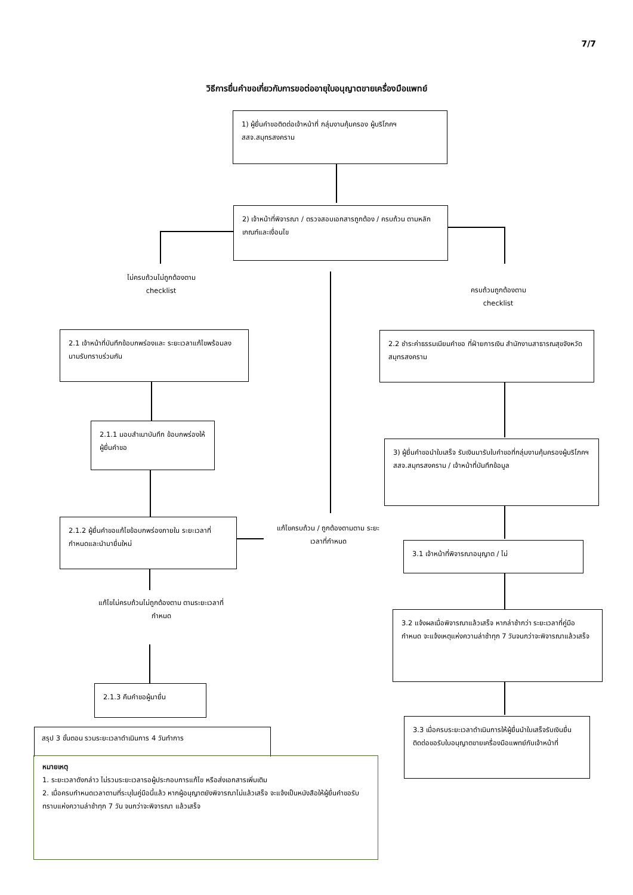7/7
วิธีการยื่นคำขอเกี่ยวกับการขอต่ออายุใบอนุญาตขายเครื่องมือแพทย์
1) ผู้ยื่นคำขอติดต่อเจ้าหน้าที่ กลุ่มงานคุ้มครอง ผู้บริโภคฯ สสจ.สมุทรสงคราม
2) เจ้าหน้าที่พิจารณา / ตรวจสอบเอกสารถูกต้อง / ครบถ้วน ตามหลักเกณฑ์และเงื่อนไข
ไม่ครบถ้วนไม่ถูกต้องตาม
checklist
ครบถ้วนถูกต้องตาม
checklist
2.1 เจ้าหน้าที่บันทึกข้อบกพร่องและ ระยะเวลาแก้ไขพร้อมลงนามรับทราบร่วมกัน
2.2 ชำระค่าธรรมเนียมคำขอ ที่ฝ่ายการเงิน สำนักงานสาธารณสุขจังหวัดสมุทรสงคราม
2.1.1 มอบสำเนาบันทึก ข้อบกพร่องให้ผู้ยื่นคำขอ
3) ผู้ยื่นคำขอนำใบเสร็จ รับเงินมารับใบคำขอที่กลุ่มงานคุ้มครองผู้บริโภคฯ สสจ.สมุทรสงคราม / เจ้าหน้าที่บันทึกข้อมูล
2.1.2 ผู้ยื่นคำขอแก้ไขข้อบกพร่องภายใน ระยะเวลาที่กำหนดและนำมายื่นใหม่
แก้ไขครบถ้วน / ถูกต้องตามตาม ระยะเวลาที่กำหนด
3.1 เจ้าหน้าที่พิจารณาอนุญาต / ไม่
แก้ไขไม่ครบถ้วนไม่ถูกต้องตาม ตามระยะเวลาที่กำหนด
3.2 แจ้งผลเมื่อพิจารณาแล้วเสร็จ หากล่าช้ากว่า ระยะเวลาที่คู่มือกำหนด จะแจ้งเหตุแห่งความล่าช้าทุก 7 วันจนกว่าจะพิจารณาแล้วเสร็จ
2.1.3 คืนคำขอผู้มายื่น
3.3 เมื่อครบระยะเวลาดำเนินการให้ผู้ยื่นนำใบเสร็จรับเงินยื่นติดต่อขอรับใบอนุญาตขายเครื่องมือแพทย์กับเจ้าหน้าที่
สรุป 3 ขั้นตอน รวมระยะเวลาดำเนินการ 4 วันทำการ
หมายเหตุ
1. ระยะเวลาดังกล่าว ไม่รวมระยะเวลารอผู้ประกอบการแก้ไข หรือส่งเอกสารเพิ่มเติม
2. เมื่อครบกำหนดเวลาตามที่ระบุในคู่มือนี้แล้ว หากผู้อนุญาตยังพิจารณาไม่แล้วเสร็จ จะแจ้งเป็นหนังสือให้ผู้ยื่นคำขอรับทราบแห่งความล่าช้าทุก 7 วัน จนกว่าจะพิจารณา แล้วเสร็จ